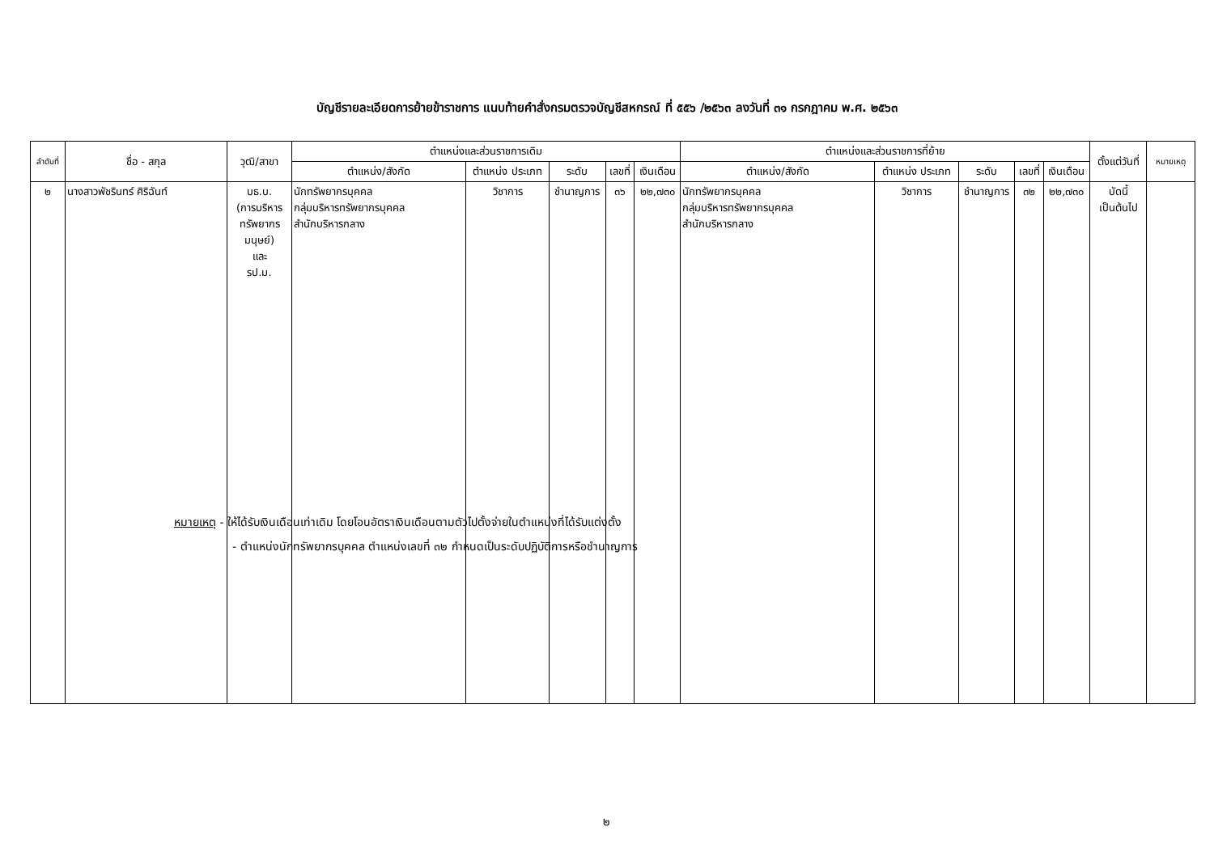บัญชีรายละเอียดการย้ายข้าราชการ แนบท้ายคำสั่งกรมตรวจบัญชีสหกรณ์ ที่ ๕๕๖ /๒๕๖๓ ลงวันที่ ๓๑ กรกฎาคม พ.ศ. ๒๕๖๓
| ลำดับที่ | ชื่อ - สกุล | วุฒิ/สาขา | ตำแหน่งและส่วนราชการเดิม | | | | | ตำแหน่งและส่วนราชการที่ย้าย | | | | | ตั้งแต่วันที่ | หมายเหตุ |
| --- | --- | --- | --- | --- | --- | --- | --- | --- | --- | --- | --- | --- | --- | --- |
| | | | ตำแหน่ง/สังกัด | ตำแหน่ง ประเภท | ระดับ | เลขที่ | เงินเดือน | ตำแหน่ง/สังกัด | ตำแหน่ง ประเภท | ระดับ | เลขที่ | เงินเดือน | | |
| ๒ | นางสาวพัชรินทร์ ศิริฉันท์ | บธ.บ. (การบริหาร ทรัพยากร มนุษย์) และ รป.ม. | นักทรัพยากรบุคคล กลุ่มบริหารทรัพยากรบุคคล สำนักบริหารกลาง | วิชาการ | ชำนาญการ | ๓๖ | ๒๒,๗๓๐ | นักทรัพยากรบุคคล กลุ่มบริหารทรัพยากรบุคคล สำนักบริหารกลาง | วิชาการ | ชำนาญการ | ๓๒ | ๒๒,๗๓๐ | บัดนี้ เป็นต้นไป | |
หมายเหตุ - ให้ได้รับเงินเดือนเท่าเดิม โดยโอนอัตราเงินเดือนตามตัวไปตั้งจ่ายในตำแหน่งที่ได้รับแต่งตั้ง
- ตำแหน่งนักทรัพยากรบุคคล ตำแหน่งเลขที่ ๓๒ กำหนดเป็นระดับปฏิบัติการหรือชำนาญการ
๒